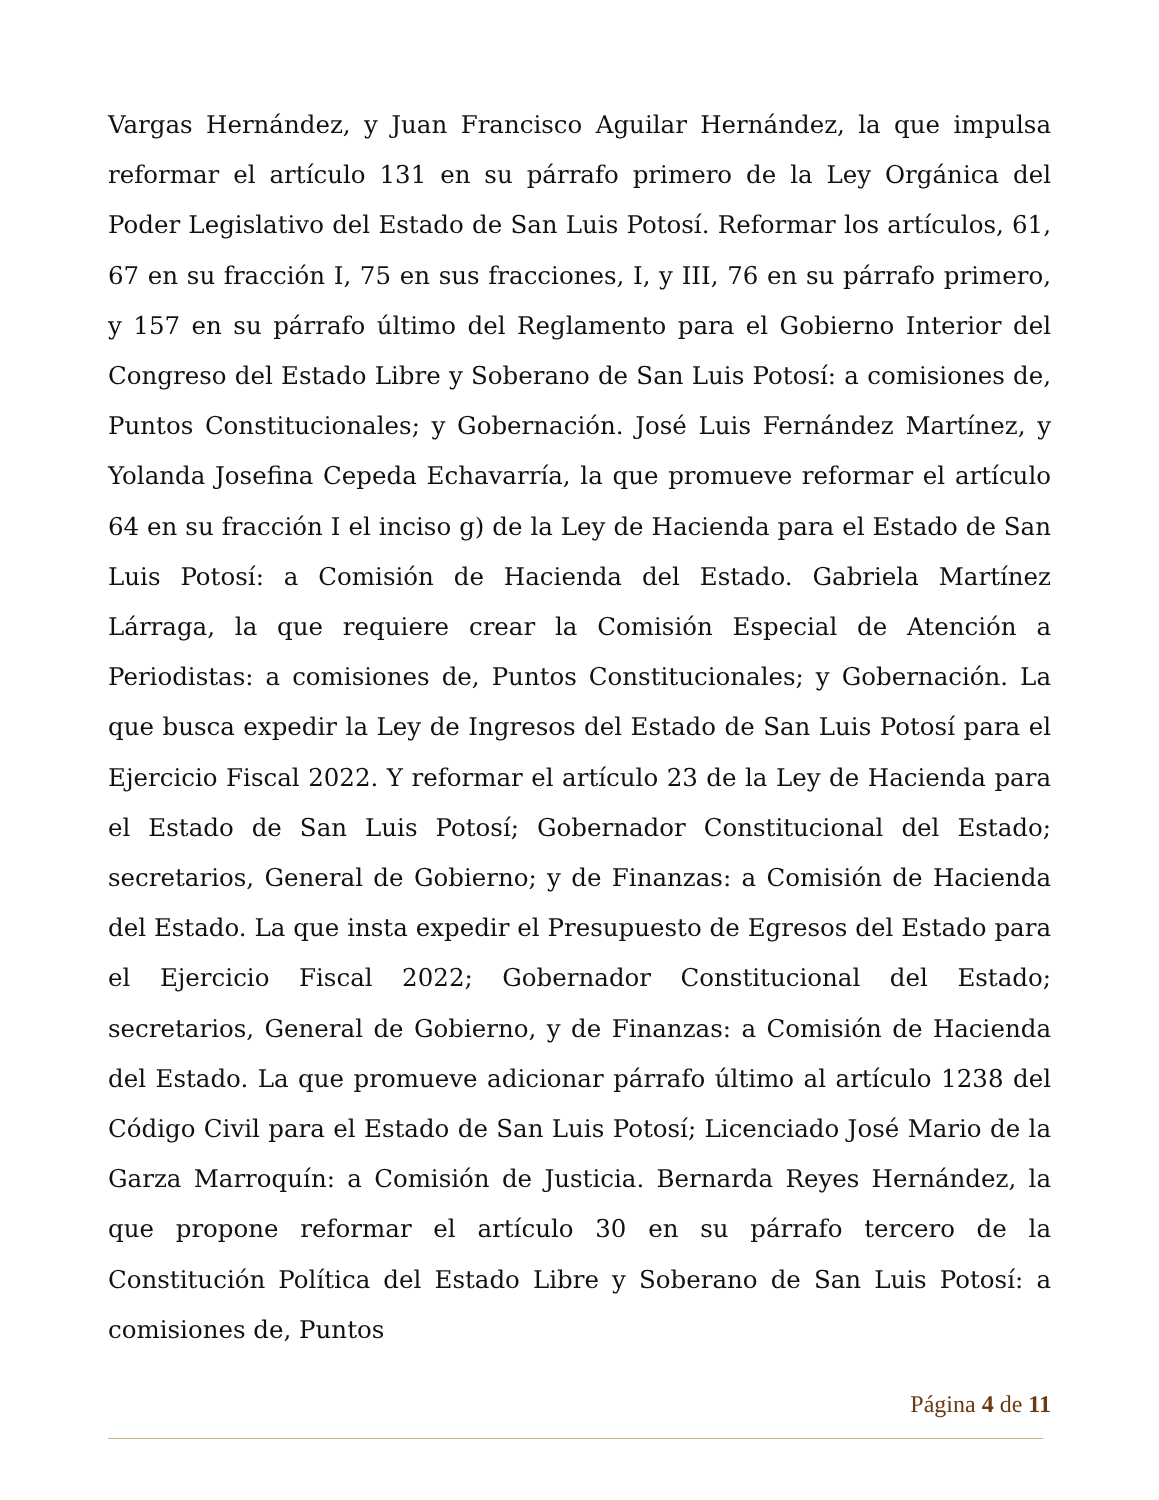Vargas Hernández, y Juan Francisco Aguilar Hernández, la que impulsa reformar el artículo 131 en su párrafo primero de la Ley Orgánica del Poder Legislativo del Estado de San Luis Potosí. Reformar los artículos, 61, 67 en su fracción I, 75 en sus fracciones, I, y III, 76 en su párrafo primero, y 157 en su párrafo último del Reglamento para el Gobierno Interior del Congreso del Estado Libre y Soberano de San Luis Potosí: a comisiones de, Puntos Constitucionales; y Gobernación. José Luis Fernández Martínez, y Yolanda Josefina Cepeda Echavarría, la que promueve reformar el artículo 64 en su fracción I el inciso g) de la Ley de Hacienda para el Estado de San Luis Potosí: a Comisión de Hacienda del Estado. Gabriela Martínez Lárraga, la que requiere crear la Comisión Especial de Atención a Periodistas: a comisiones de, Puntos Constitucionales; y Gobernación. La que busca expedir la Ley de Ingresos del Estado de San Luis Potosí para el Ejercicio Fiscal 2022. Y reformar el artículo 23 de la Ley de Hacienda para el Estado de San Luis Potosí; Gobernador Constitucional del Estado; secretarios, General de Gobierno; y de Finanzas: a Comisión de Hacienda del Estado. La que insta expedir el Presupuesto de Egresos del Estado para el Ejercicio Fiscal 2022; Gobernador Constitucional del Estado; secretarios, General de Gobierno, y de Finanzas: a Comisión de Hacienda del Estado. La que promueve adicionar párrafo último al artículo 1238 del Código Civil para el Estado de San Luis Potosí; Licenciado José Mario de la Garza Marroquín: a Comisión de Justicia. Bernarda Reyes Hernández, la que propone reformar el artículo 30 en su párrafo tercero de la Constitución Política del Estado Libre y Soberano de San Luis Potosí: a comisiones de, Puntos
Página 4 de 11